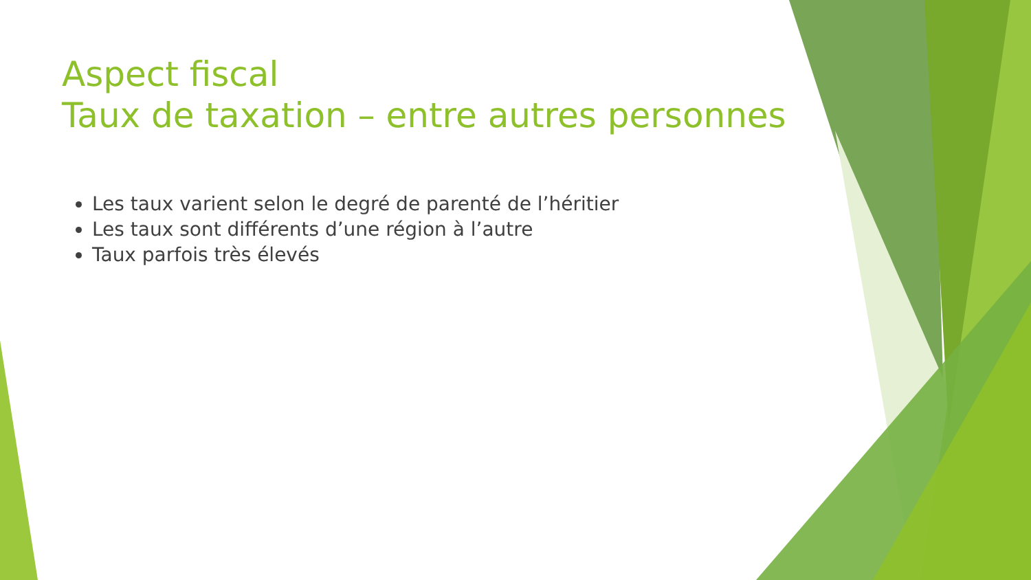Aspect fiscal
Taux de taxation – entre autres personnes
Les taux varient selon le degré de parenté de l’héritier
Les taux sont différents d’une région à l’autre
Taux parfois très élevés